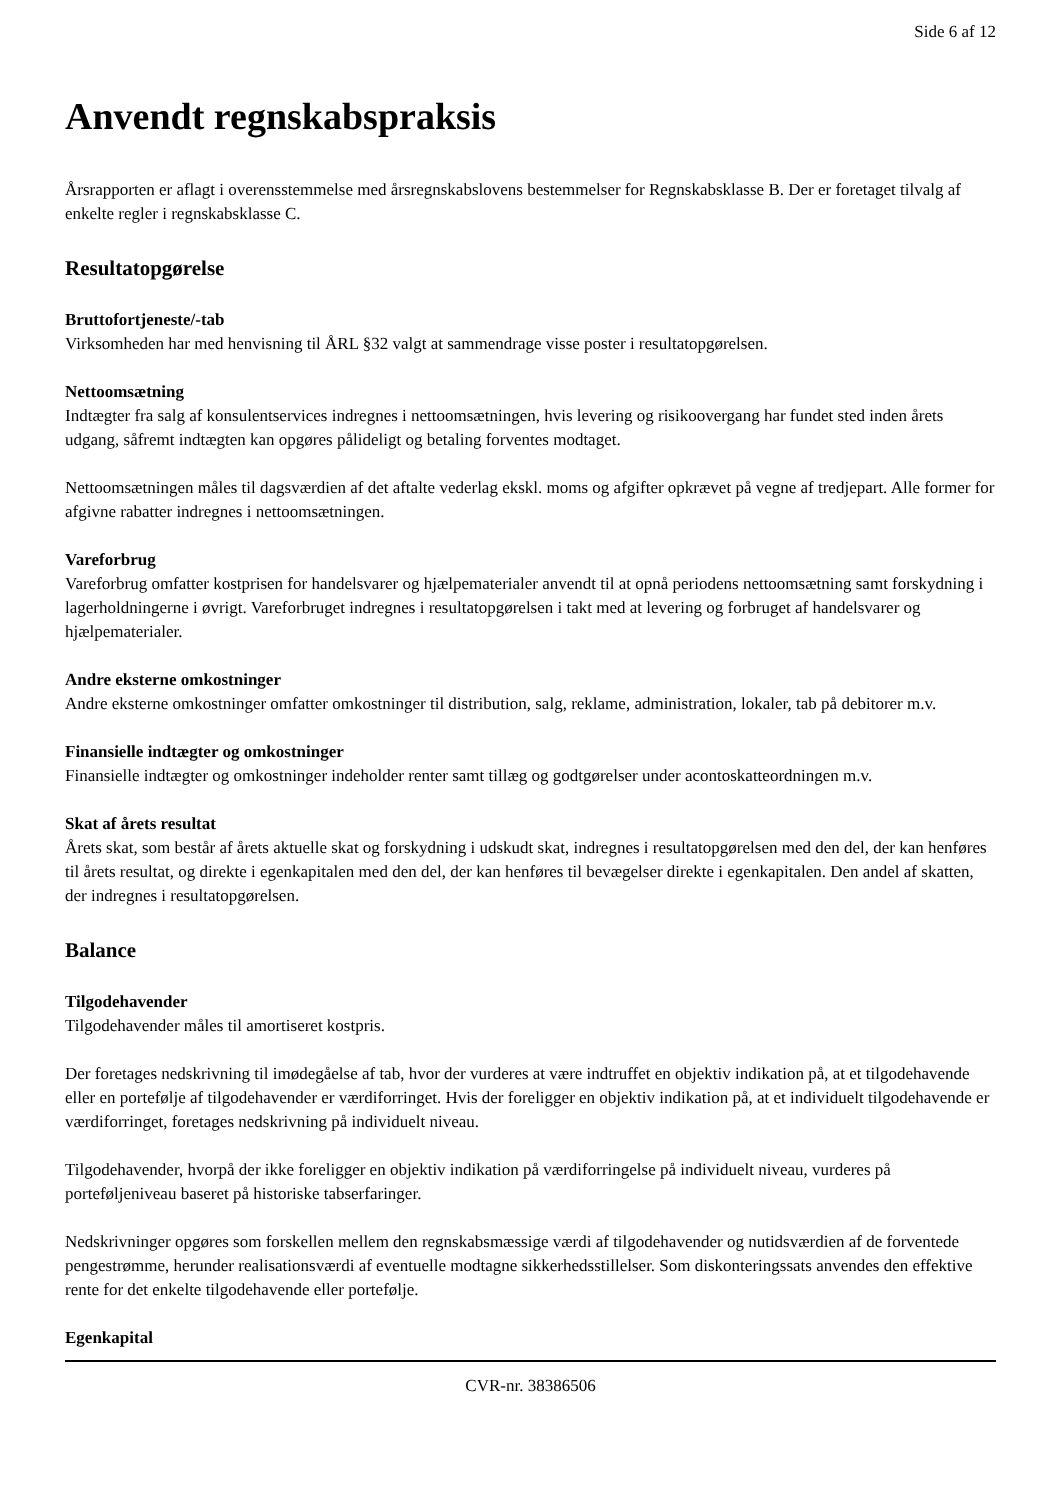Side 6 af 12
Anvendt regnskabspraksis
Årsrapporten er aflagt i overensstemmelse med årsregnskabslovens bestemmelser for Regnskabsklasse B. Der er foretaget tilvalg af enkelte regler i regnskabsklasse C.
Resultatopgørelse
Bruttofortjeneste/-tab
Virksomheden har med henvisning til ÅRL §32 valgt at sammendrage visse poster i resultatopgørelsen.
Nettoomsætning
Indtægter fra salg af konsulentservices indregnes i nettoomsætningen, hvis levering og risikoovergang har fundet sted inden årets udgang, såfremt indtægten kan opgøres pålideligt og betaling forventes modtaget.
Nettoomsætningen måles til dagsværdien af det aftalte vederlag ekskl. moms og afgifter opkrævet på vegne af tredjepart. Alle former for afgivne rabatter indregnes i nettoomsætningen.
Vareforbrug
Vareforbrug omfatter kostprisen for handelsvarer og hjælpematerialer anvendt til at opnå periodens nettoomsætning samt forskydning i lagerholdningerne i øvrigt. Vareforbruget indregnes i resultatopgørelsen i takt med at levering og forbruget af handelsvarer og hjælpematerialer.
Andre eksterne omkostninger
Andre eksterne omkostninger omfatter omkostninger til distribution, salg, reklame, administration, lokaler, tab på debitorer m.v.
Finansielle indtægter og omkostninger
Finansielle indtægter og omkostninger indeholder renter samt tillæg og godtgørelser under acontoskatteordningen m.v.
Skat af årets resultat
Årets skat, som består af årets aktuelle skat og forskydning i udskudt skat, indregnes i resultatopgørelsen med den del, der kan henføres til årets resultat, og direkte i egenkapitalen med den del, der kan henføres til bevægelser direkte i egenkapitalen. Den andel af skatten, der indregnes i resultatopgørelsen.
Balance
Tilgodehavender
Tilgodehavender måles til amortiseret kostpris.
Der foretages nedskrivning til imødegåelse af tab, hvor der vurderes at være indtruffet en objektiv indikation på, at et tilgodehavende eller en portefølje af tilgodehavender er værdiforringet. Hvis der foreligger en objektiv indikation på, at et individuelt tilgodehavende er værdiforringet, foretages nedskrivning på individuelt niveau.
Tilgodehavender, hvorpå der ikke foreligger en objektiv indikation på værdiforringelse på individuelt niveau, vurderes på porteføljeniveau baseret på historiske tabserfaringer.
Nedskrivninger opgøres som forskellen mellem den regnskabsmæssige værdi af tilgodehavender og nutidsværdien af de forventede pengestrømme, herunder realisationsværdi af eventuelle modtagne sikkerhedsstillelser. Som diskonteringssats anvendes den effektive rente for det enkelte tilgodehavende eller portefølje.
Egenkapital
CVR-nr. 38386506